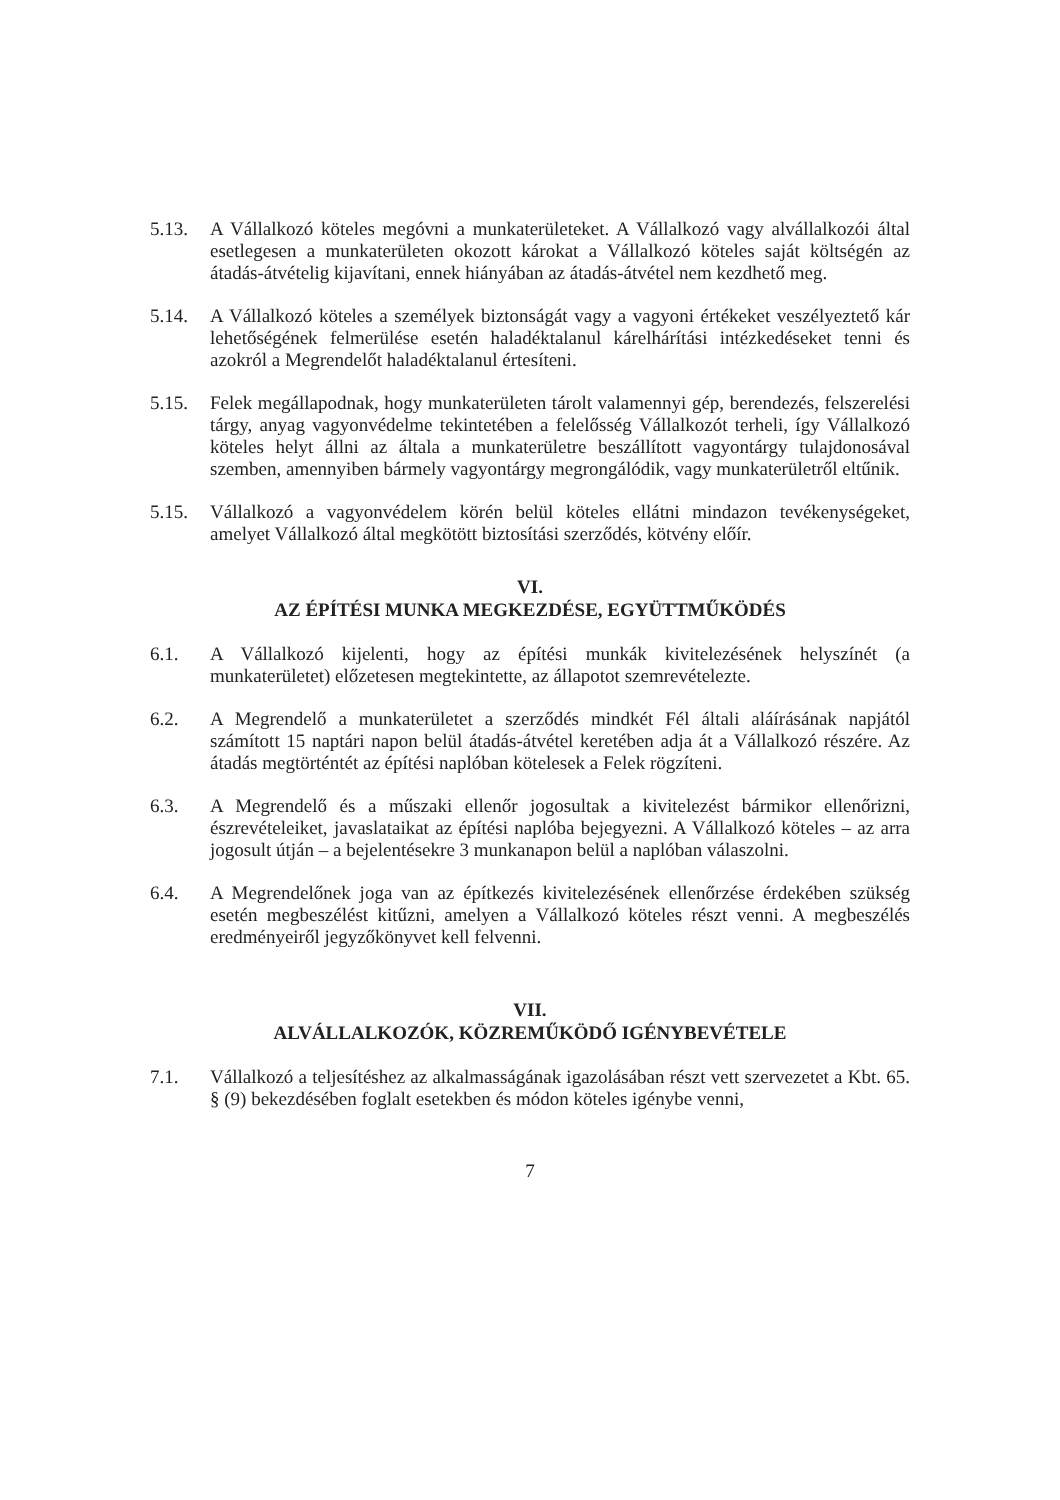5.13. A Vállalkozó köteles megóvni a munkaterületeket. A Vállalkozó vagy alvállalkozói által esetlegesen a munkaterületen okozott károkat a Vállalkozó köteles saját költségén az átadás-átvételig kijavítani, ennek hiányában az átadás-átvétel nem kezdhető meg.
5.14. A Vállalkozó köteles a személyek biztonságát vagy a vagyoni értékeket veszélyeztető kár lehetőségének felmerülése esetén haladéktalanul kárelhárítási intézkedéseket tenni és azokról a Megrendelőt haladéktalanul értesíteni.
5.15. Felek megállapodnak, hogy munkaterületen tárolt valamennyi gép, berendezés, felszerelési tárgy, anyag vagyonvédelme tekintetében a felelősség Vállalkozót terheli, így Vállalkozó köteles helyt állni az általa a munkaterületre beszállított vagyontárgy tulajdonosával szemben, amennyiben bármely vagyontárgy megrongálódik, vagy munkaterületről eltűnik.
5.15. Vállalkozó a vagyonvédelem körén belül köteles ellátni mindazon tevékenységeket, amelyet Vállalkozó által megkötött biztosítási szerződés, kötvény előír.
VI.
AZ ÉPÍTÉSI MUNKA MEGKEZDÉSE, EGYÜTTMŰKÖDÉS
6.1. A Vállalkozó kijelenti, hogy az építési munkák kivitelezésének helyszínét (a munkaterületet) előzetesen megtekintette, az állapotot szemrevételezte.
6.2. A Megrendelő a munkaterületet a szerződés mindkét Fél általi aláírásának napjától számított 15 naptári napon belül átadás-átvétel keretében adja át a Vállalkozó részére. Az átadás megtörténtét az építési naplóban kötelesek a Felek rögzíteni.
6.3. A Megrendelő és a műszaki ellenőr jogosultak a kivitelezést bármikor ellenőrizni, észrevételeiket, javaslataikat az építési naplóba bejegyezni. A Vállalkozó köteles – az arra jogosult útján – a bejelentésekre 3 munkanapon belül a naplóban válaszolni.
6.4. A Megrendelőnek joga van az építkezés kivitelezésének ellenőrzése érdekében szükség esetén megbeszélést kitűzni, amelyen a Vállalkozó köteles részt venni. A megbeszélés eredményeiről jegyzőkönyvet kell felvenni.
VII.
ALVÁLLALKOZÓK, KÖZREMŰKÖDŐ IGÉNYBEVÉTELE
7.1. Vállalkozó a teljesítéshez az alkalmasságának igazolásában részt vett szervezetet a Kbt. 65. § (9) bekezdésében foglalt esetekben és módon köteles igénybe venni,
7